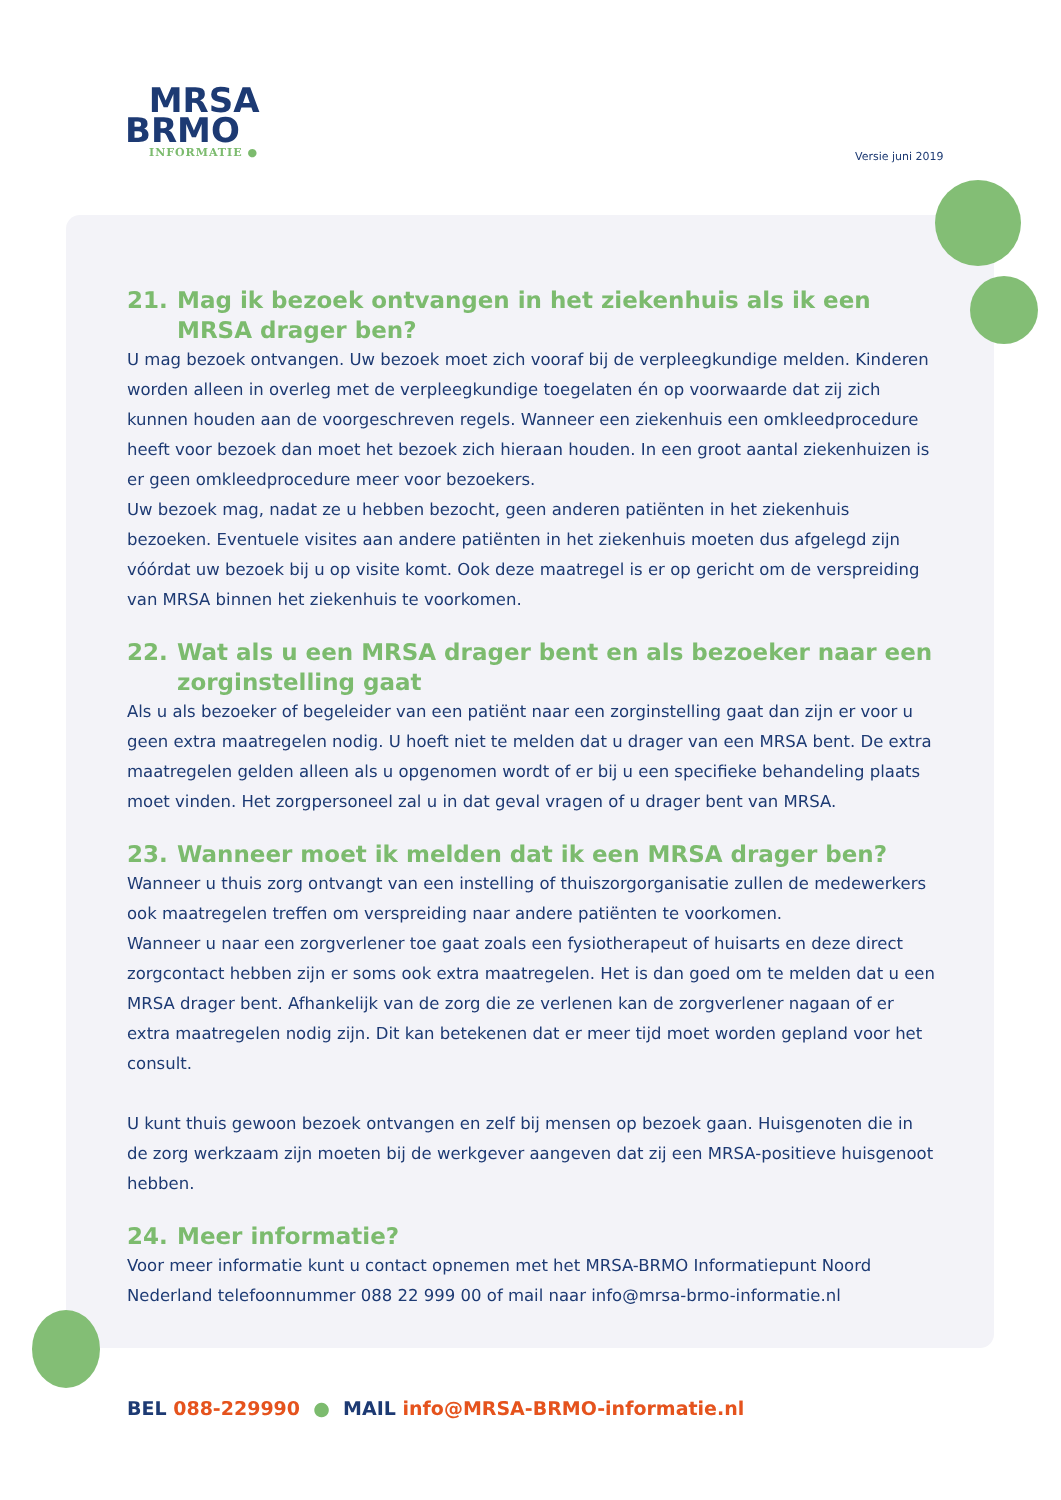MRSA
BRMO
INFORMATIE ●
Versie juni 2019
21. Mag ik bezoek ontvangen in het ziekenhuis als ik een MRSA drager ben?
U mag bezoek ontvangen. Uw bezoek moet zich vooraf bij de verpleegkundige melden. Kinderen worden alleen in overleg met de verpleegkundige toegelaten én op voorwaarde dat zij zich kunnen houden aan de voorgeschreven regels. Wanneer een ziekenhuis een omkleedprocedure heeft voor bezoek dan moet het bezoek zich hieraan houden. In een groot aantal ziekenhuizen is er geen omkleedprocedure meer voor bezoekers.
Uw bezoek mag, nadat ze u hebben bezocht, geen anderen patiënten in het ziekenhuis bezoeken. Eventuele visites aan andere patiënten in het ziekenhuis moeten dus afgelegd zijn vóórdat uw bezoek bij u op visite komt. Ook deze maatregel is er op gericht om de verspreiding van MRSA binnen het ziekenhuis te voorkomen.
22. Wat als u een MRSA drager bent en als bezoeker naar een zorginstelling gaat
Als u als bezoeker of begeleider van een patiënt naar een zorginstelling gaat dan zijn er voor u geen extra maatregelen nodig. U hoeft niet te melden dat u drager van een MRSA bent. De extra maatregelen gelden alleen als u opgenomen wordt of er bij u een specifieke behandeling plaats moet vinden. Het zorgpersoneel zal u in dat geval vragen of u drager bent van MRSA.
23. Wanneer moet ik melden dat ik een MRSA drager ben?
Wanneer u thuis zorg ontvangt van een instelling of thuiszorgorganisatie zullen de medewerkers ook maatregelen treffen om verspreiding naar andere patiënten te voorkomen.
Wanneer u naar een zorgverlener toe gaat zoals een fysiotherapeut of huisarts en deze direct zorgcontact hebben zijn er soms ook extra maatregelen. Het is dan goed om te melden dat u een MRSA drager bent. Afhankelijk van de zorg die ze verlenen kan de zorgverlener nagaan of er extra maatregelen nodig zijn. Dit kan betekenen dat er meer tijd moet worden gepland voor het consult.
U kunt thuis gewoon bezoek ontvangen en zelf bij mensen op bezoek gaan. Huisgenoten die in de zorg werkzaam zijn moeten bij de werkgever aangeven dat zij een MRSA-positieve huisgenoot hebben.
24. Meer informatie?
Voor meer informatie kunt u contact opnemen met het MRSA-BRMO Informatiepunt Noord Nederland telefoonnummer 088 22 999 00 of mail naar info@mrsa-brmo-informatie.nl
BEL 088-229990 ● MAIL info@MRSA-BRMO-informatie.nl